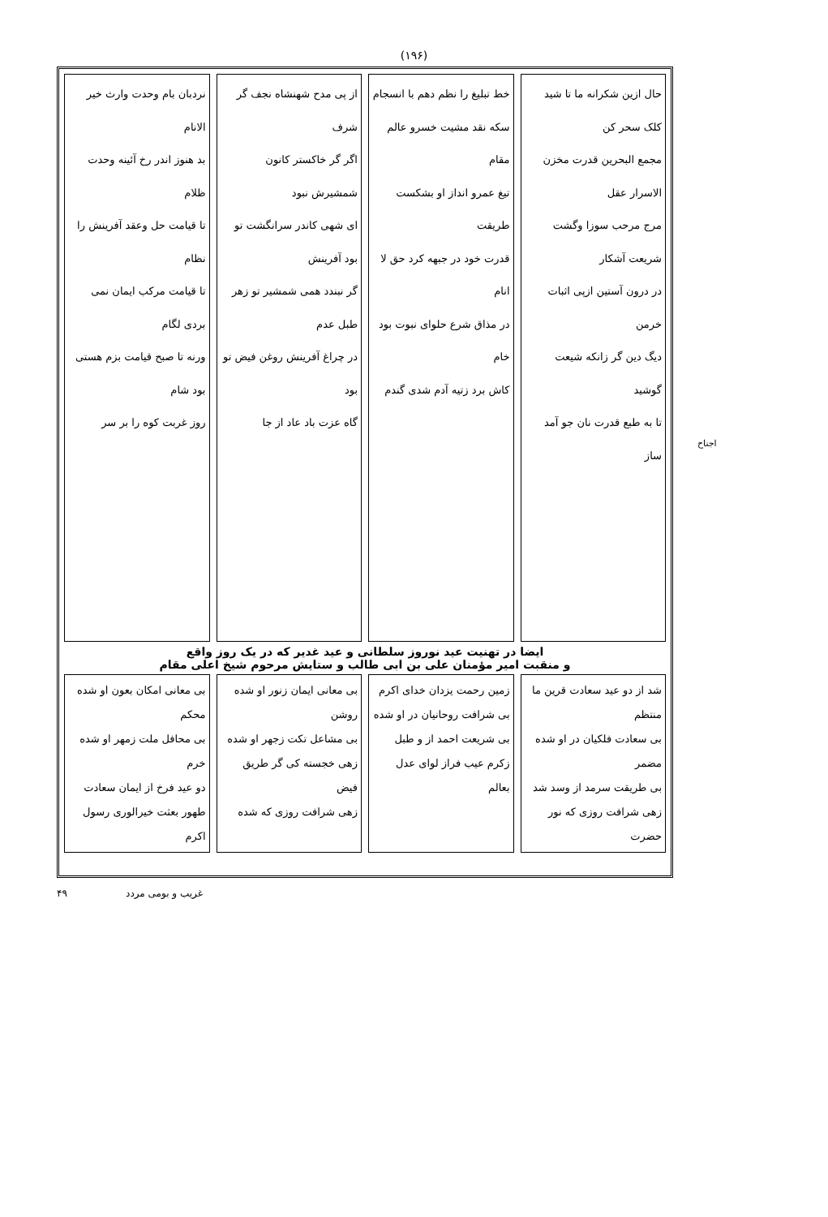(۱۹۶)
حال ازین شکرانه ما تا شید کلک سحر کن
مجمع البحرین قدرت مخزن الاسرار عقل
مرج مرحب سوزا وگشت شریعت آشکار
در درون آستین ازپی اثبات خرمن
دیگ دین گر زانکه شیعت گوشید
تا به طبع قدرت نان جو آمد ساز
خط تبلیغ را نظم دهم با انسجام
سکه نقد مشیت خسرو عالم مقام
تیغ عمرو انداز او بشکست طریقت
قدرت خود در جبهه کرد حق لا انام
در مذاق شرع حلوای نبوت بود خام
کاش برد زتیه آدم شدی گندم
از پی مدح شهنشاه نجف گر شرف
اگر گر خاکستر کانون شمشیرش نبود
ای شهی کاندر سرانگشت تو بود آفرینش
گر نبندد همی شمشیر تو زهر طبل عدم
در چراغ آفرینش روغن فیض تو بود
گاه عزت باد عاد از جا
نردبان بام وحدت وارث خیر الانام
بد هنوز اندر رخ آئینه وحدت ظلام
تا قیامت حل وعقد آفرینش را نظام
تا قیامت مرکب ایمان نمی بردی لگام
ورنه تا صبح قیامت بزم هستی بود شام
روز غربت کوه را بر سر
ایضا در تهنیت عید نوروز سلطانی و عید غدیر که در یک روز واقع
و منقبت امیر مؤمنان علی بن ابی طالب و ستایش مرحوم شیخ اعلی مقام
شد از دو عید سعادت قرین ما منتظم
بی سعادت فلکیان در او شده مضمر
بی طریقت سرمد از وسد شد
زهی شرافت روزی که نور حضرت
زمین رحمت یزدان خدای اکرم
بی شرافت روحانیان در او شده
بی شریعت احمد از و طبل
زکرم عیب فراز لوای عدل بعالم
بی معانی ایمان زنور او شده روشن
بی مشاعل تکت زجهر او شده
زهی خجسته کی گر طریق فیض
زهی شرافت روزی که شده
بی معانی امکان بعون او شده محکم
بی محافل ملت زمهر او شده خرم
دو عید فرخ از ایمان سعادت
طهور بعثت خیرالوری رسول اکرم
اجناح
غریب و بومی مردد ۴۹